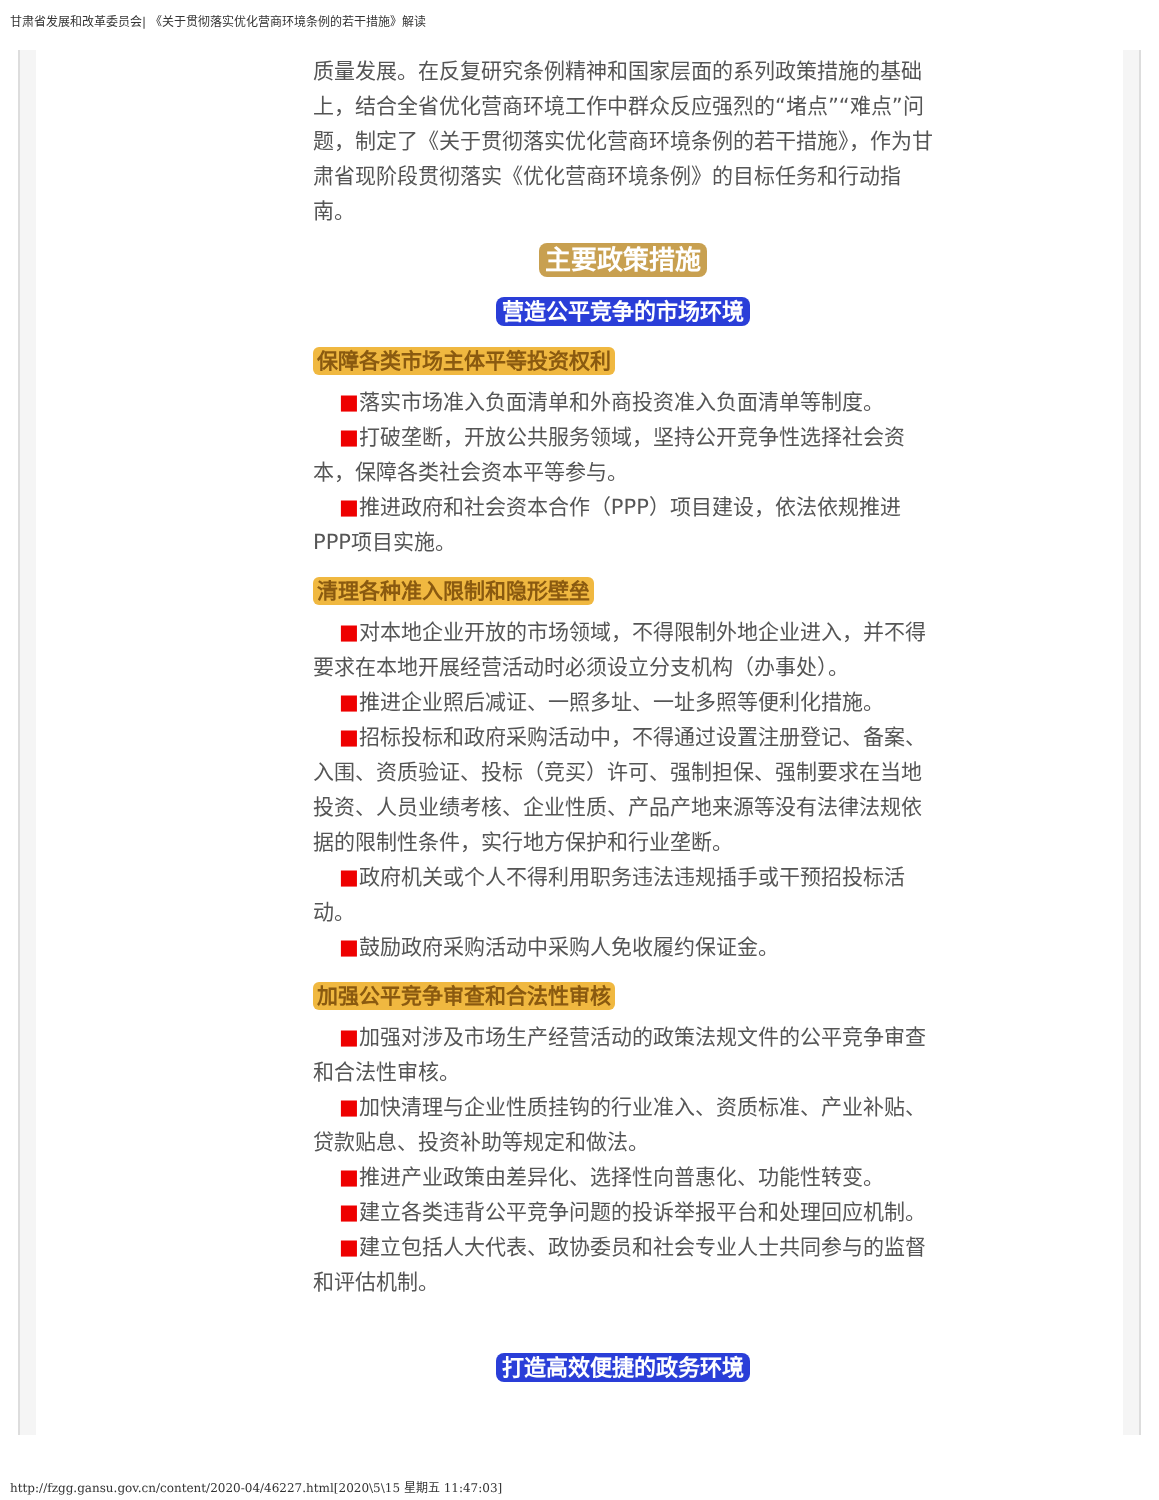甘肃省发展和改革委员会| 《关于贯彻落实优化营商环境条例的若干措施》解读
质量发展。在反复研究条例精神和国家层面的系列政策措施的基础上，结合全省优化营商环境工作中群众反应强烈的“堵点”“难点”问题，制定了《关于贯彻落实优化营商环境条例的若干措施》，作为甘肃省现阶段贯彻落实《优化营商环境条例》的目标任务和行动指南。
主要政策措施
营造公平竞争的市场环境
保障各类市场主体平等投资权利
■落实市场准入负面清单和外商投资准入负面清单等制度。
■打破垄断，开放公共服务领域，坚持公开竞争性选择社会资本，保障各类社会资本平等参与。
■推进政府和社会资本合作（PPP）项目建设，依法依规推进PPP项目实施。
清理各种准入限制和隐形壁垒
■对本地企业开放的市场领域，不得限制外地企业进入，并不得要求在本地开展经营活动时必须设立分支机构（办事处）。
■推进企业照后减证、一照多址、一址多照等便利化措施。
■招标投标和政府采购活动中，不得通过设置注册登记、备案、入围、资质验证、投标（竞买）许可、强制担保、强制要求在当地投资、人员业绩考核、企业性质、产品产地来源等没有法律法规依据的限制性条件，实行地方保护和行业垄断。
■政府机关或个人不得利用职务违法违规插手或干预招投标活动。
■鼓励政府采购活动中采购人免收履约保证金。
加强公平竞争审查和合法性审核
■加强对涉及市场生产经营活动的政策法规文件的公平竞争审查和合法性审核。
■加快清理与企业性质挂钩的行业准入、资质标准、产业补贴、贷款贴息、投资补助等规定和做法。
■推进产业政策由差异化、选择性向普惠化、功能性转变。
■建立各类违背公平竞争问题的投诉举报平台和处理回应机制。
■建立包括人大代表、政协委员和社会专业人士共同参与的监督和评估机制。
打造高效便捷的政务环境
http://fzgg.gansu.gov.cn/content/2020-04/46227.html[2020\5\15 星期五 11:47:03]